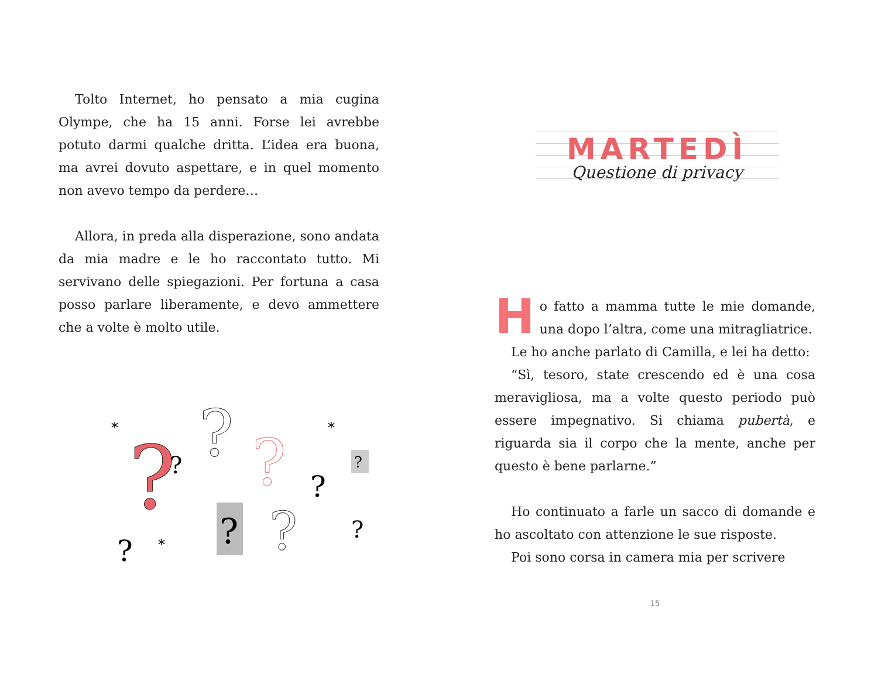Tolto Internet, ho pensato a mia cugina Olympe, che ha 15 anni. Forse lei avrebbe potuto darmi qualche dritta. L’idea era buona, ma avrei dovuto aspettare, e in quel momento non avevo tempo da perdere…
Allora, in preda alla disperazione, sono andata da mia madre e le ho raccontato tutto. Mi servivano delle spiegazioni. Per fortuna a casa posso parlare liberamente, e devo ammettere che a volte è molto utile.
?
?
?
?
?
?
*
*
*
?
?
?
?
MARTEDÌ
Questione di privacy
Ho fatto a mamma tutte le mie domande, una dopo l’altra, come una mitragliatrice.
Le ho anche parlato di Camilla, e lei ha detto:
“Sì, tesoro, state crescendo ed è una cosa meravigliosa, ma a volte questo periodo può essere impegnativo. Si chiama pubertà, e riguarda sia il corpo che la mente, anche per questo è bene parlarne.”
Ho continuato a farle un sacco di domande e ho ascoltato con attenzione le sue risposte.
Poi sono corsa in camera mia per scrivere
15